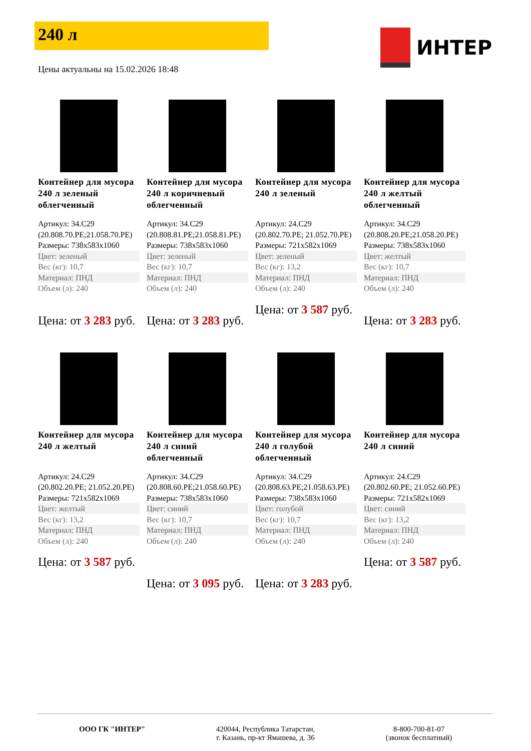240 л
Цены актуальны на 15.02.2026 18:48
ИНТЕР
Контейнер для мусора 240 л зеленый облегченный
Артикул: 34.C29 (20.808.70.PE;21.058.70.PE)
Размеры: 738x583x1060
Цвет: зеленый
Вес (кг): 10,7
Материал: ПНД
Объем (л): 240
Цена: от 3 283 руб.
Контейнер для мусора 240 л коричневый облегченный
Артикул: 34.C29 (20.808.81.PE;21.058.81.PE)
Размеры: 738x583x1060
Цвет: зеленый
Вес (кг): 10,7
Материал: ПНД
Объем (л): 240
Цена: от 3 283 руб.
Контейнер для мусора 240 л зеленый
Артикул: 24.C29 (20.802.70.PE; 21.052.70.PE)
Размеры: 721x582x1069
Цвет: зеленый
Вес (кг): 13,2
Материал: ПНД
Объем (л): 240
Цена: от 3 587 руб.
Контейнер для мусора 240 л желтый облегченный
Артикул: 34.C29 (20.808.20.PE;21.058.20.PE)
Размеры: 738x583x1060
Цвет: желтый
Вес (кг): 10,7
Материал: ПНД
Объем (л): 240
Цена: от 3 283 руб.
Контейнер для мусора 240 л желтый
Артикул: 24.C29 (20.802.20.PE; 21.052.20.PE)
Размеры: 721x582x1069
Цвет: желтый
Вес (кг): 13,2
Материал: ПНД
Объем (л): 240
Цена: от 3 587 руб.
Контейнер для мусора 240 л синий облегченный
Артикул: 34.C29 (20.808.60.PE;21.058.60.PE)
Размеры: 738x583x1060
Цвет: синий
Вес (кг): 10,7
Материал: ПНД
Объем (л): 240
Цена: от 3 095 руб.
Контейнер для мусора 240 л голубой облегченный
Артикул: 34.C29 (20.808.63.PE;21.058.63.PE)
Размеры: 738x583x1060
Цвет: голубой
Вес (кг): 10,7
Материал: ПНД
Объем (л): 240
Цена: от 3 283 руб.
Контейнер для мусора 240 л синий
Артикул: 24.C29 (20.802.60.PE; 21.052.60.PE)
Размеры: 721x582x1069
Цвет: синий
Вес (кг): 13,2
Материал: ПНД
Объем (л): 240
Цена: от 3 587 руб.
ООО ГК "ИНТЕР" 420044, Республика Татарстан,
г. Казань, пр-кт Ямашева, д. 36
8-800-700-81-07
(звонок бесплатный)